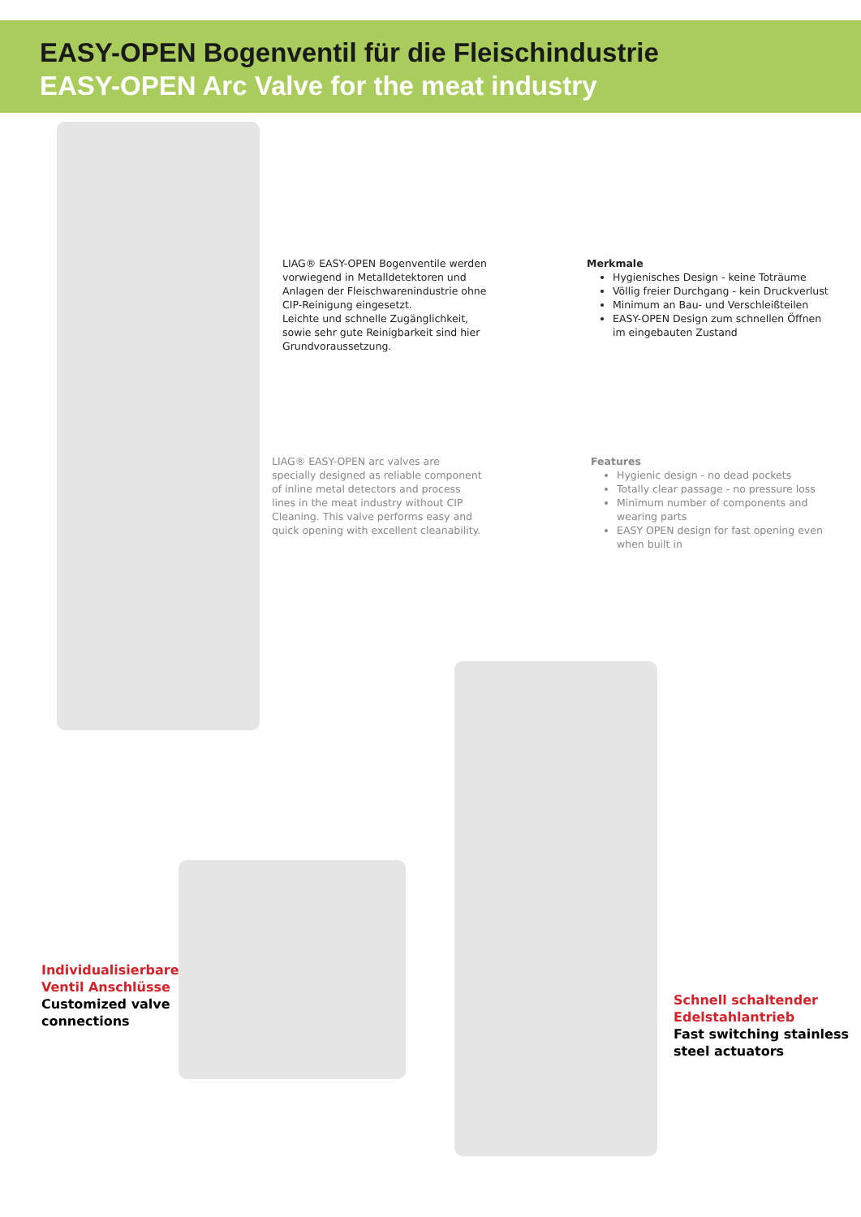EASY-OPEN Bogenventil für die Fleischindustrie
EASY-OPEN Arc Valve for the meat industry
LIAG® EASY-OPEN Bogenventile werden vorwiegend in Metalldetektoren und Anlagen der Fleischwarenindustrie ohne CIP-Reinigung eingesetzt.
Leichte und schnelle Zugänglichkeit, sowie sehr gute Reinigbarkeit sind hier Grundvoraussetzung.
Merkmale
Hygienisches Design - keine Toträume
Völlig freier Durchgang - kein Druckverlust
Minimum an Bau- und Verschleißteilen
EASY-OPEN Design zum schnellen Öffnen im eingebauten Zustand
LIAG® EASY-OPEN arc valves are specially designed as reliable component of inline metal detectors and process lines in the meat industry without CIP Cleaning. This valve performs easy and quick opening with excellent cleanability.
Features
Hygienic design - no dead pockets
Totally clear passage - no pressure loss
Minimum number of components and wearing parts
EASY OPEN design for fast opening even when built in
Individualisierbare
Ventil Anschlüsse
Customized valve
connections
Schnell schaltender
Edelstahlantrieb
Fast switching stainless
steel actuators